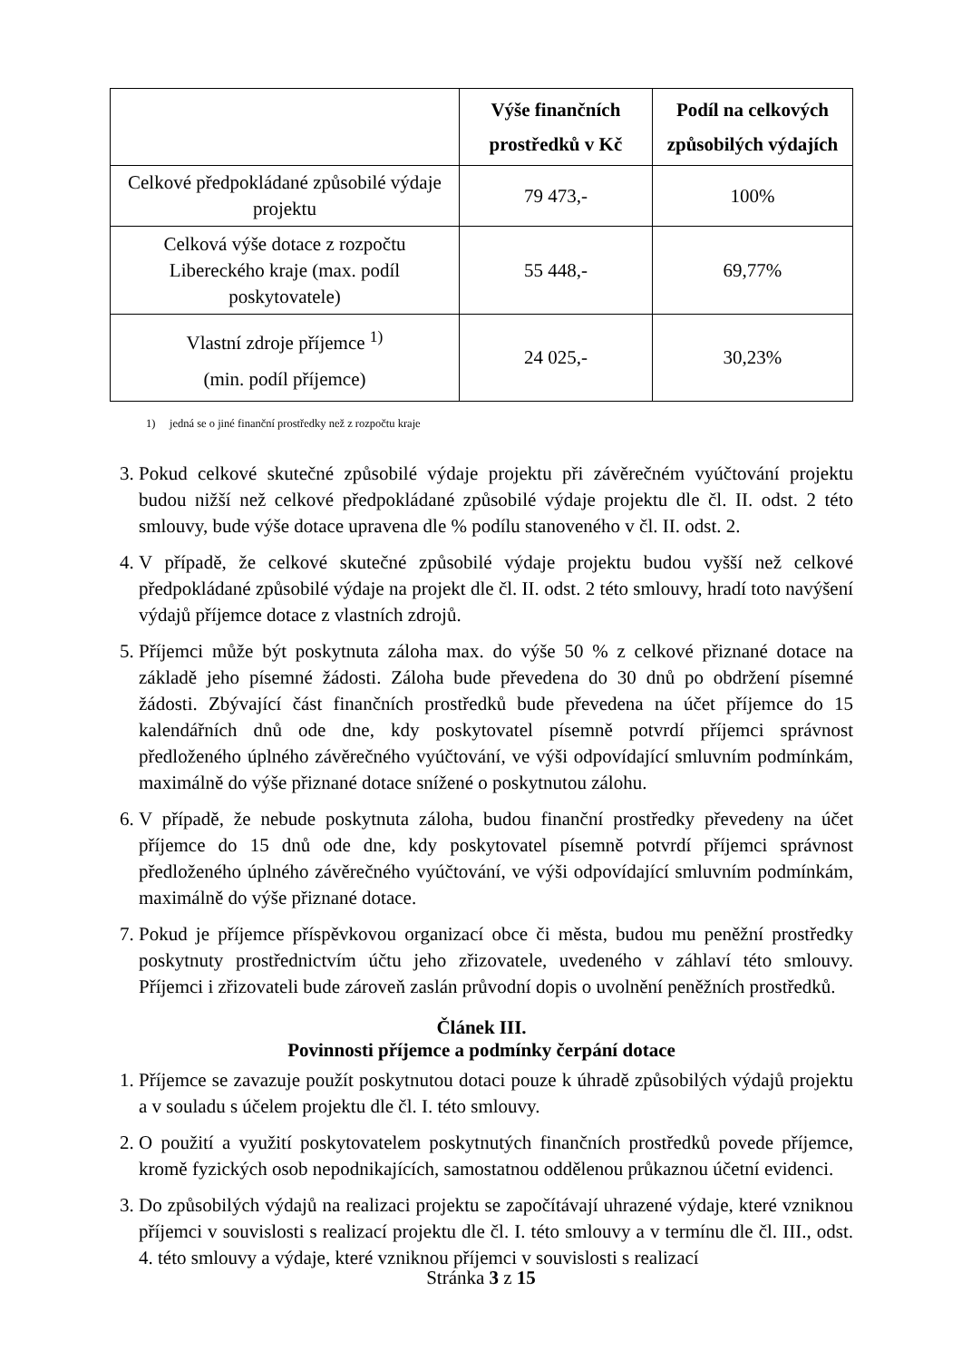| | Výše finančních prostředků v Kč | Podíl na celkových způsobilých výdajích |
| --- | --- | --- |
| Celkové předpokládané způsobilé výdaje projektu | 79 473,- | 100% |
| Celková výše dotace z rozpočtu Libereckého kraje (max. podíl poskytovatele) | 55 448,- | 69,77% |
| Vlastní zdroje příjemce <sup>1)</sup> (min. podíl příjemce) | 24 025,- | 30,23% |
1) jedná se o jiné finanční prostředky než z rozpočtu kraje
3. Pokud celkové skutečné způsobilé výdaje projektu při závěrečném vyúčtování projektu budou nižší než celkové předpokládané způsobilé výdaje projektu dle čl. II. odst. 2 této smlouvy, bude výše dotace upravena dle % podílu stanoveného v čl. II. odst. 2.
4. V případě, že celkové skutečné způsobilé výdaje projektu budou vyšší než celkové předpokládané způsobilé výdaje na projekt dle čl. II. odst. 2 této smlouvy, hradí toto navýšení výdajů příjemce dotace z vlastních zdrojů.
5. Příjemci může být poskytnuta záloha max. do výše 50 % z celkové přiznané dotace na základě jeho písemné žádosti. Záloha bude převedena do 30 dnů po obdržení písemné žádosti. Zbývající část finančních prostředků bude převedena na účet příjemce do 15 kalendářních dnů ode dne, kdy poskytovatel písemně potvrdí příjemci správnost předloženého úplného závěrečného vyúčtování, ve výši odpovídající smluvním podmínkám, maximálně do výše přiznané dotace snížené o poskytnutou zálohu.
6. V případě, že nebude poskytnuta záloha, budou finanční prostředky převedeny na účet příjemce do 15 dnů ode dne, kdy poskytovatel písemně potvrdí příjemci správnost předloženého úplného závěrečného vyúčtování, ve výši odpovídající smluvním podmínkám, maximálně do výše přiznané dotace.
7. Pokud je příjemce příspěvkovou organizací obce či města, budou mu peněžní prostředky poskytnuty prostřednictvím účtu jeho zřizovatele, uvedeného v záhlaví této smlouvy. Příjemci i zřizovateli bude zároveň zaslán průvodní dopis o uvolnění peněžních prostředků.
Článek III.
Povinnosti příjemce a podmínky čerpání dotace
1. Příjemce se zavazuje použít poskytnutou dotaci pouze k úhradě způsobilých výdajů projektu a v souladu s účelem projektu dle čl. I. této smlouvy.
2. O použití a využití poskytovatelem poskytnutých finančních prostředků povede příjemce, kromě fyzických osob nepodnikajících, samostatnou oddělenou průkaznou účetní evidenci.
3. Do způsobilých výdajů na realizaci projektu se započítávají uhrazené výdaje, které vzniknou příjemci v souvislosti s realizací projektu dle čl. I. této smlouvy a v termínu dle čl. III., odst. 4. této smlouvy a výdaje, které vzniknou příjemci v souvislosti s realizací
Stránka 3 z 15